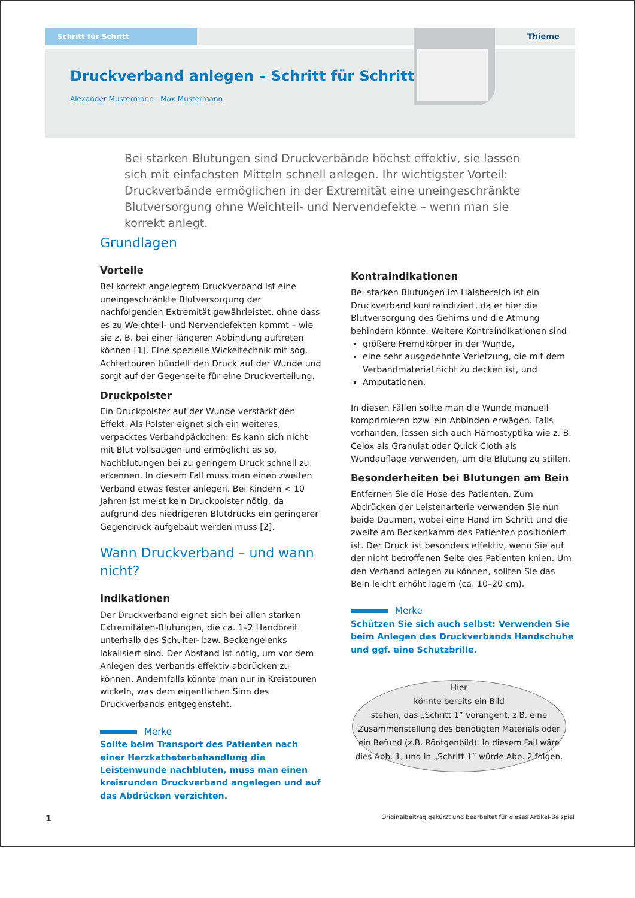Schritt für Schritt Thieme
Druckverband anlegen – Schritt für Schritt
Alexander Mustermann · Max Mustermann
Bei starken Blutungen sind Druckverbände höchst effektiv, sie lassen sich mit einfachsten Mitteln schnell anlegen. Ihr wichtigster Vorteil: Druckverbände ermöglichen in der Extremität eine uneingeschränkte Blutversorgung ohne Weichteil- und Nervendefekte – wenn man sie korrekt anlegt.
Grundlagen
Vorteile
Bei korrekt angelegtem Druckverband ist eine uneingeschränkte Blutversorgung der nachfolgenden Extremität gewährleistet, ohne dass es zu Weichteil- und Nervendefekten kommt – wie sie z. B. bei einer längeren Abbindung auftreten können [1]. Eine spezielle Wickeltechnik mit sog. Achtertouren bündelt den Druck auf der Wunde und sorgt auf der Gegenseite für eine Druckverteilung.
Druckpolster
Ein Druckpolster auf der Wunde verstärkt den Effekt. Als Polster eignet sich ein weiteres, verpacktes Verbandpäckchen: Es kann sich nicht mit Blut vollsaugen und ermöglicht es so, Nachblutungen bei zu geringem Druck schnell zu erkennen. In diesem Fall muss man einen zweiten Verband etwas fester anlegen. Bei Kindern < 10 Jahren ist meist kein Druckpolster nötig, da aufgrund des niedrigeren Blutdrucks ein geringerer Gegendruck aufgebaut werden muss [2].
Wann Druckverband – und wann nicht?
Indikationen
Der Druckverband eignet sich bei allen starken Extremitäten-Blutungen, die ca. 1–2 Handbreit unterhalb des Schulter- bzw. Beckengelenks lokalisiert sind. Der Abstand ist nötig, um vor dem Anlegen des Verbands effektiv abdrücken zu können. Andernfalls könnte man nur in Kreistouren wickeln, was dem eigentlichen Sinn des Druckverbands entgegensteht.
Merke
Sollte beim Transport des Patienten nach einer Herzkatheterbehandlung die Leistenwunde nachbluten, muss man einen kreisrunden Druckverband angelegen und auf das Abdrücken verzichten.
Kontraindikationen
Bei starken Blutungen im Halsbereich ist ein Druckverband kontraindiziert, da er hier die Blutversorgung des Gehirns und die Atmung behindern könnte. Weitere Kontraindikationen sind
größere Fremdkörper in der Wunde,
eine sehr ausgedehnte Verletzung, die mit dem Verbandmaterial nicht zu decken ist, und
Amputationen.
In diesen Fällen sollte man die Wunde manuell komprimieren bzw. ein Abbinden erwägen. Falls vorhanden, lassen sich auch Hämostyptika wie z. B. Celox als Granulat oder Quick Cloth als Wundauflage verwenden, um die Blutung zu stillen.
Besonderheiten bei Blutungen am Bein
Entfernen Sie die Hose des Patienten. Zum Abdrücken der Leistenarterie verwenden Sie nun beide Daumen, wobei eine Hand im Schritt und die zweite am Beckenkamm des Patienten positioniert ist. Der Druck ist besonders effektiv, wenn Sie auf der nicht betroffenen Seite des Patienten knien. Um den Verband anlegen zu können, sollten Sie das Bein leicht erhöht lagern (ca. 10–20 cm).
Merke
Schützen Sie sich auch selbst: Verwenden Sie beim Anlegen des Druckverbands Handschuhe und ggf. eine Schutzbrille.
Hier
könnte bereits ein Bild
stehen, das „Schritt 1” vorangeht, z.B. eine Zusammenstellung des benötigten Materials oder ein Befund (z.B. Röntgenbild). In diesem Fall wäre dies Abb. 1, und in „Schritt 1” würde Abb. 2 folgen.
1
Originalbeitrag gekürzt und bearbeitet für dieses Artikel-Beispiel